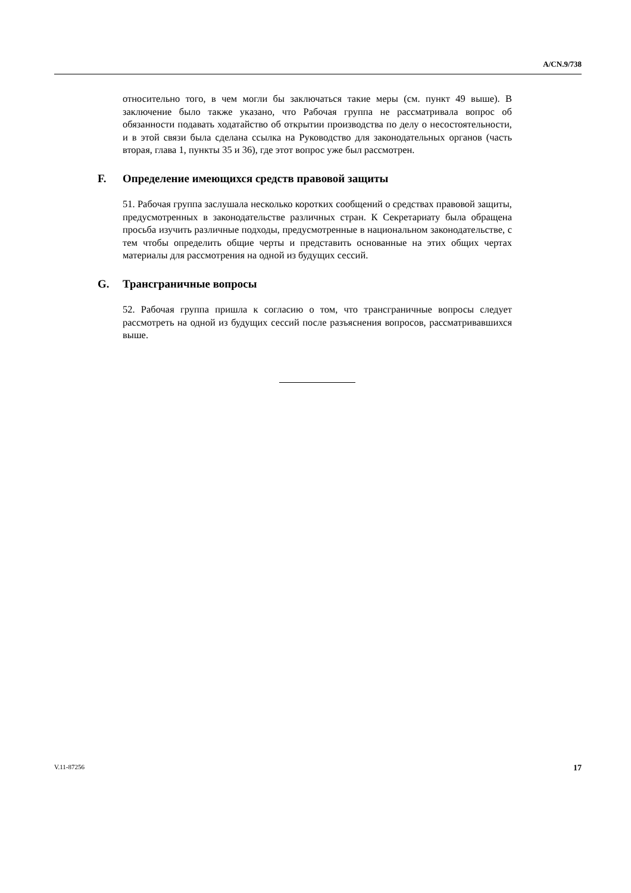A/CN.9/738
относительно того, в чем могли бы заключаться такие меры (см. пункт 49 выше). В заключение было также указано, что Рабочая группа не рассматривала вопрос об обязанности подавать ходатайство об открытии производства по делу о несостоятельности, и в этой связи была сделана ссылка на Руководство для законодательных органов (часть вторая, глава 1, пункты 35 и 36), где этот вопрос уже был рассмотрен.
F. Определение имеющихся средств правовой защиты
51. Рабочая группа заслушала несколько коротких сообщений о средствах правовой защиты, предусмотренных в законодательстве различных стран. К Секретариату была обращена просьба изучить различные подходы, предусмотренные в национальном законодательстве, с тем чтобы определить общие черты и представить основанные на этих общих чертах материалы для рассмотрения на одной из будущих сессий.
G. Трансграничные вопросы
52. Рабочая группа пришла к согласию о том, что трансграничные вопросы следует рассмотреть на одной из будущих сессий после разъяснения вопросов, рассматривавшихся выше.
V.11-87256 17